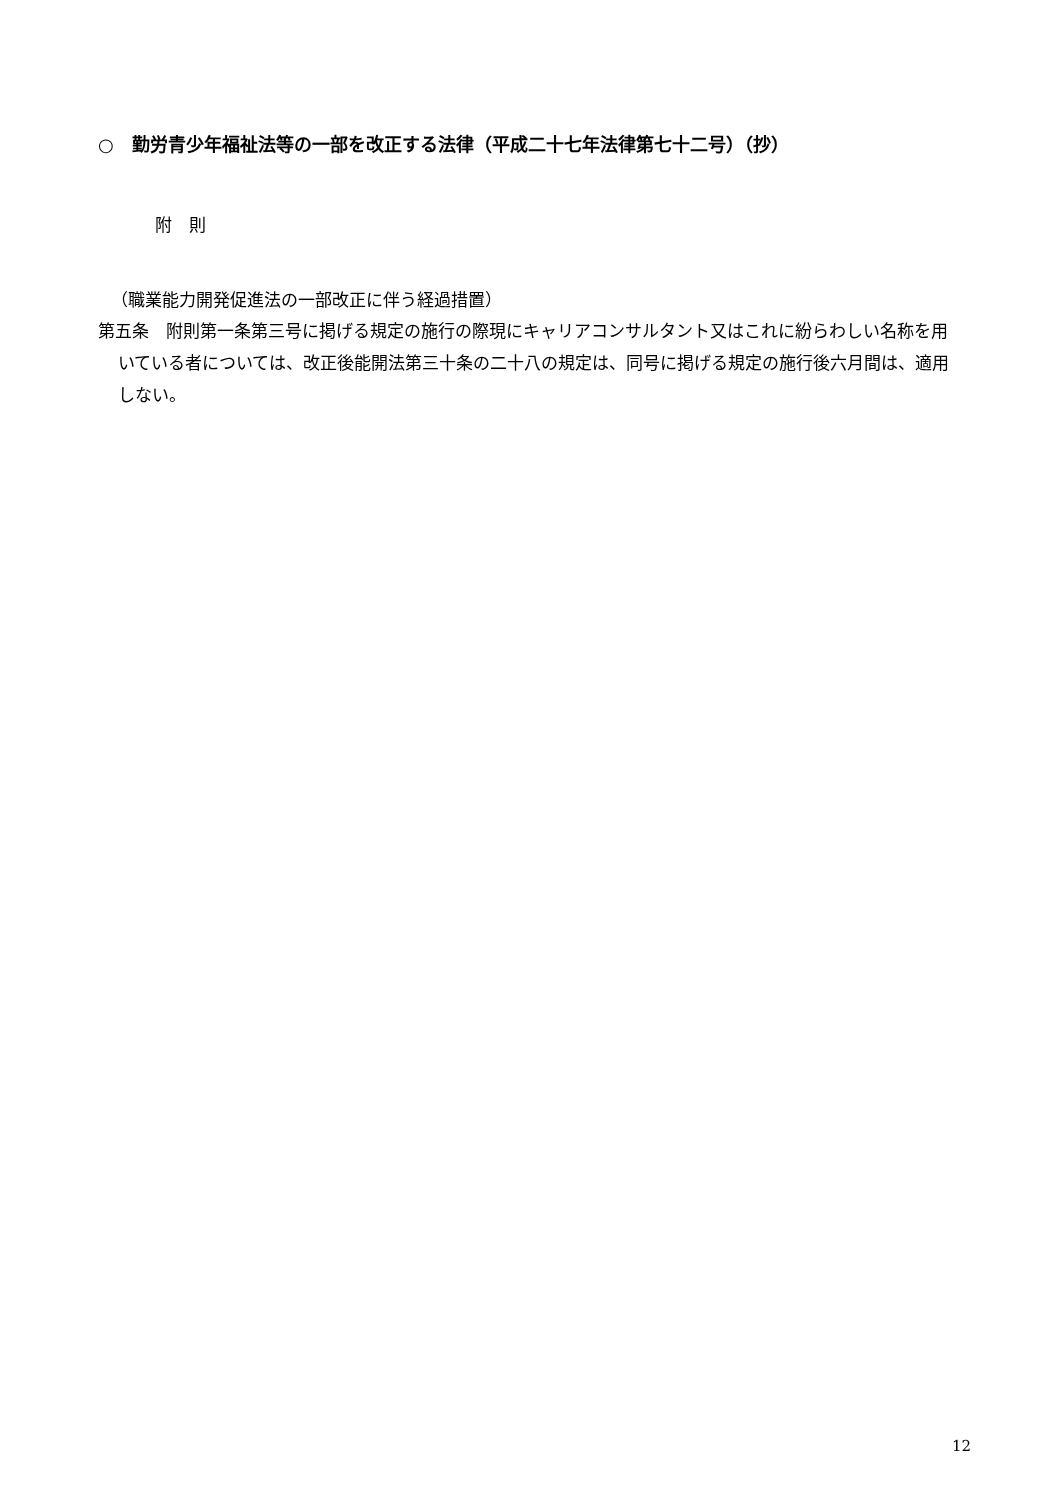○　勤労青少年福祉法等の一部を改正する法律（平成二十七年法律第七十二号）（抄）
附　則
（職業能力開発促進法の一部改正に伴う経過措置）
第五条　附則第一条第三号に掲げる規定の施行の際現にキャリアコンサルタント又はこれに紛らわしい名称を用いている者については、改正後能開法第三十条の二十八の規定は、同号に掲げる規定の施行後六月間は、適用しない。
12